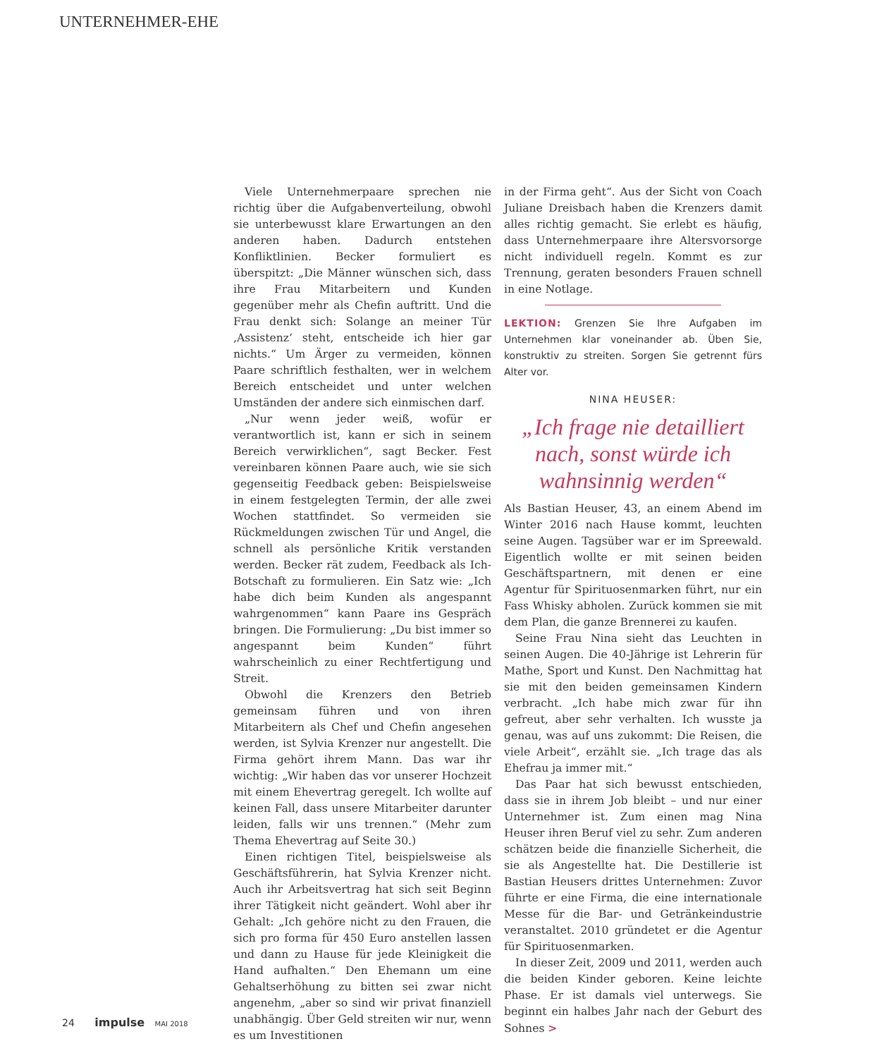UNTERNEHMER-EHE
Viele Unternehmerpaare sprechen nie richtig über die Aufgabenverteilung, obwohl sie unterbewusst klare Erwartungen an den anderen haben. Dadurch entstehen Konfliktlinien. Becker formuliert es überspitzt: „Die Männer wünschen sich, dass ihre Frau Mitarbeitern und Kunden gegenüber mehr als Chefin auftritt. Und die Frau denkt sich: Solange an meiner Tür ‚Assistenz‘ steht, entscheide ich hier gar nichts.“ Um Ärger zu vermeiden, können Paare schriftlich festhalten, wer in welchem Bereich entscheidet und unter welchen Umständen der andere sich einmischen darf.
„Nur wenn jeder weiß, wofür er verantwortlich ist, kann er sich in seinem Bereich verwirklichen“, sagt Becker. Fest vereinbaren können Paare auch, wie sie sich gegenseitig Feedback geben: Beispielsweise in einem festgelegten Termin, der alle zwei Wochen stattfindet. So vermeiden sie Rückmeldungen zwischen Tür und Angel, die schnell als persönliche Kritik verstanden werden. Becker rät zudem, Feedback als Ich-Botschaft zu formulieren. Ein Satz wie: „Ich habe dich beim Kunden als angespannt wahrgenommen“ kann Paare ins Gespräch bringen. Die Formulierung: „Du bist immer so angespannt beim Kunden“ führt wahrscheinlich zu einer Rechtfertigung und Streit.
Obwohl die Krenzers den Betrieb gemeinsam führen und von ihren Mitarbeitern als Chef und Chefin angesehen werden, ist Sylvia Krenzer nur angestellt. Die Firma gehört ihrem Mann. Das war ihr wichtig: „Wir haben das vor unserer Hochzeit mit einem Ehevertrag geregelt. Ich wollte auf keinen Fall, dass unsere Mitarbeiter darunter leiden, falls wir uns trennen.“ (Mehr zum Thema Ehevertrag auf Seite 30.)
Einen richtigen Titel, beispielsweise als Geschäftsführerin, hat Sylvia Krenzer nicht. Auch ihr Arbeitsvertrag hat sich seit Beginn ihrer Tätigkeit nicht geändert. Wohl aber ihr Gehalt: „Ich gehöre nicht zu den Frauen, die sich pro forma für 450 Euro anstellen lassen und dann zu Hause für jede Kleinigkeit die Hand aufhalten.“ Den Ehemann um eine Gehaltserhöhung zu bitten sei zwar nicht angenehm, „aber so sind wir privat finanziell unabhängig. Über Geld streiten wir nur, wenn es um Investitionen
in der Firma geht“. Aus der Sicht von Coach Juliane Dreisbach haben die Krenzers damit alles richtig gemacht. Sie erlebt es häufig, dass Unternehmerpaare ihre Altersvorsorge nicht individuell regeln. Kommt es zur Trennung, geraten besonders Frauen schnell in eine Notlage.
LEKTION: Grenzen Sie Ihre Aufgaben im Unternehmen klar voneinander ab. Üben Sie, konstruktiv zu streiten. Sorgen Sie getrennt fürs Alter vor.
NINA HEUSER:
„Ich frage nie detailliert nach, sonst würde ich wahnsinnig werden“
Als Bastian Heuser, 43, an einem Abend im Winter 2016 nach Hause kommt, leuchten seine Augen. Tagsüber war er im Spreewald. Eigentlich wollte er mit seinen beiden Geschäftspartnern, mit denen er eine Agentur für Spirituosenmarken führt, nur ein Fass Whisky abholen. Zurück kommen sie mit dem Plan, die ganze Brennerei zu kaufen.
Seine Frau Nina sieht das Leuchten in seinen Augen. Die 40-Jährige ist Lehrerin für Mathe, Sport und Kunst. Den Nachmittag hat sie mit den beiden gemeinsamen Kindern verbracht. „Ich habe mich zwar für ihn gefreut, aber sehr verhalten. Ich wusste ja genau, was auf uns zukommt: Die Reisen, die viele Arbeit“, erzählt sie. „Ich trage das als Ehefrau ja immer mit.“
Das Paar hat sich bewusst entschieden, dass sie in ihrem Job bleibt – und nur einer Unternehmer ist. Zum einen mag Nina Heuser ihren Beruf viel zu sehr. Zum anderen schätzen beide die finanzielle Sicherheit, die sie als Angestellte hat. Die Destillerie ist Bastian Heusers drittes Unternehmen: Zuvor führte er eine Firma, die eine internationale Messe für die Bar- und Getränkeindustrie veranstaltet. 2010 gründetet er die Agentur für Spirituosenmarken.
In dieser Zeit, 2009 und 2011, werden auch die beiden Kinder geboren. Keine leichte Phase. Er ist damals viel unterwegs. Sie beginnt ein halbes Jahr nach der Geburt des Sohnes >
24 impulse MAI 2018